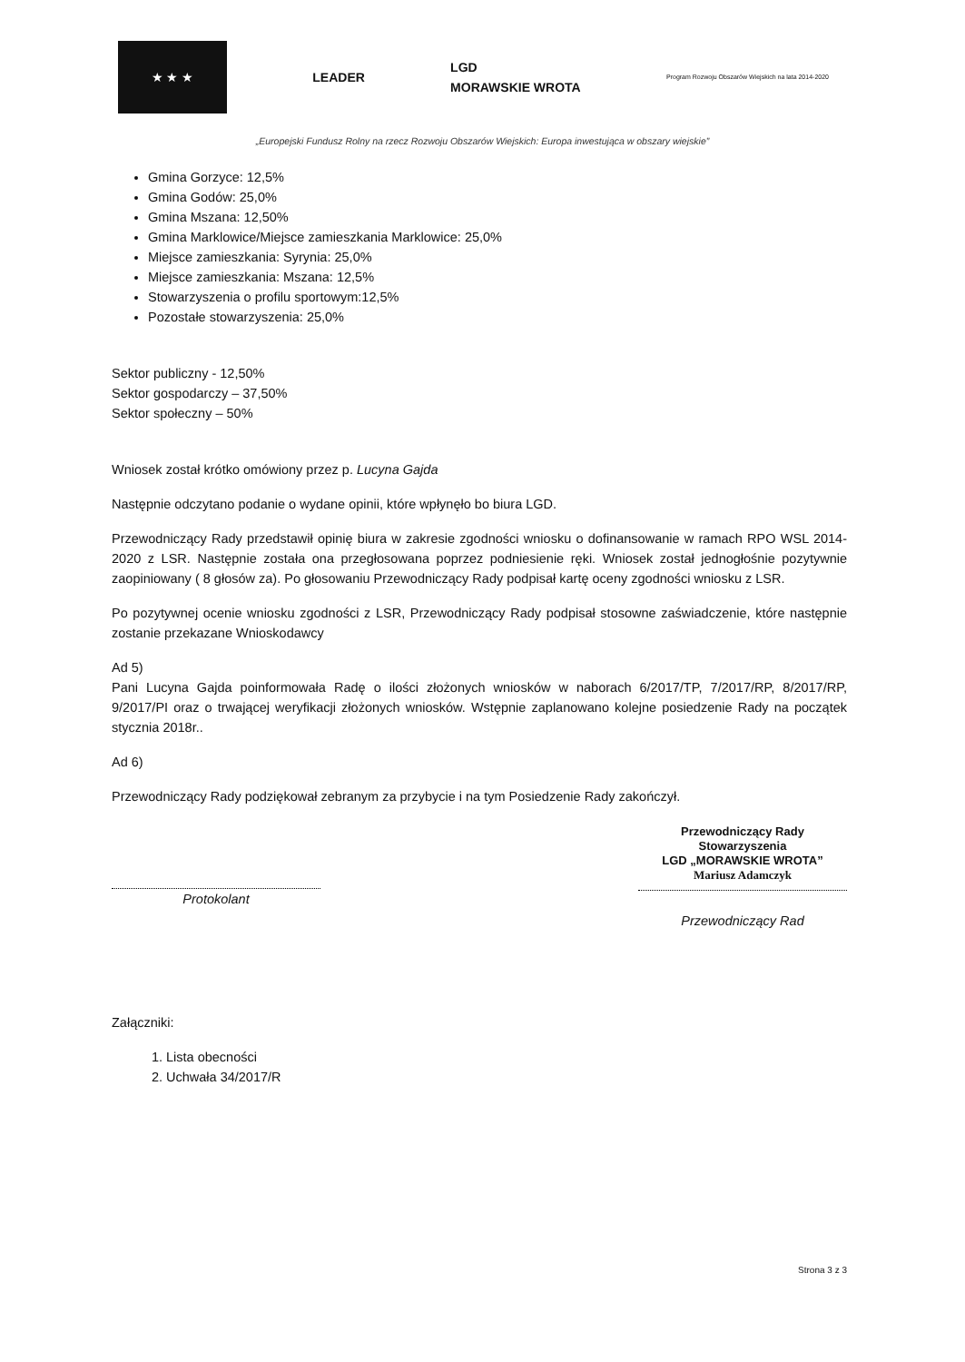★ ★ ★
LEADER
LGD
MORAWSKIE WROTA
Program Rozwoju Obszarów Wiejskich na lata 2014-2020
„Europejski Fundusz Rolny na rzecz Rozwoju Obszarów Wiejskich: Europa inwestująca w obszary wiejskie”
Gmina Gorzyce: 12,5%
Gmina Godów: 25,0%
Gmina Mszana: 12,50%
Gmina Marklowice/Miejsce zamieszkania Marklowice: 25,0%
Miejsce zamieszkania: Syrynia: 25,0%
Miejsce zamieszkania: Mszana: 12,5%
Stowarzyszenia o profilu sportowym:12,5%
Pozostałe stowarzyszenia: 25,0%
Sektor publiczny - 12,50%
Sektor gospodarczy – 37,50%
Sektor społeczny – 50%
Wniosek został krótko omówiony przez p. Lucyna Gajda
Następnie odczytano podanie o wydane opinii, które wpłynęło bo biura LGD.
Przewodniczący Rady przedstawił opinię biura w zakresie zgodności wniosku o dofinansowanie w ramach RPO WSL 2014-2020 z LSR. Następnie została ona przegłosowana poprzez podniesienie ręki. Wniosek został jednogłośnie pozytywnie zaopiniowany ( 8 głosów za). Po głosowaniu Przewodniczący Rady podpisał kartę oceny zgodności wniosku z LSR.
Po pozytywnej ocenie wniosku zgodności z LSR, Przewodniczący Rady podpisał stosowne zaświadczenie, które następnie zostanie przekazane Wnioskodawcy
Ad 5)
Pani Lucyna Gajda poinformowała Radę o ilości złożonych wniosków w naborach 6/2017/TP, 7/2017/RP, 8/2017/RP, 9/2017/PI oraz o trwającej weryfikacji złożonych wniosków. Wstępnie zaplanowano kolejne posiedzenie Rady na początek stycznia 2018r..
Ad 6)
Przewodniczący Rady podziękował zebranym za przybycie i na tym Posiedzenie Rady zakończył.
Protokolant
Przewodniczący Rady
Stowarzyszenia
LGD „MORAWSKIE WROTA”
Mariusz Adamczyk
Przewodniczący Rad
Załączniki:
1. Lista obecności
2. Uchwała 34/2017/R
Strona 3 z 3